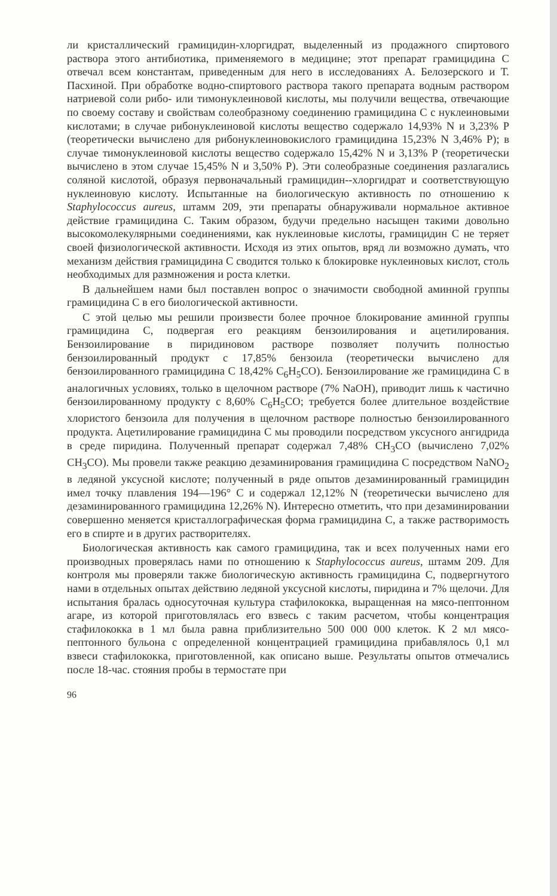ли кристаллический грамицидин-хлоргидрат, выделенный из продажного спиртового раствора этого антибиотика, применяемого в медицине; этот препарат грамицидина С отвечал всем константам, приведенным для него в исследованиях А. Белозерского и Т. Пасхиной. При обработке водно-спиртового раствора такого препарата водным раствором натриевой соли рибо- или тимонуклеиновой кислоты, мы получили вещества, отвечающие по своему составу и свойствам солеобразному соединению грамицидина С с нуклеиновыми кислотами; в случае рибонуклеиновой кислоты вещество содержало 14,93% N и 3,23% P (теоретически вычислено для рибонуклеиновокислого грамицидина 15,23% N 3,46% P); в случае тимонуклеиновой кислоты вещество содержало 15,42% N и 3,13% P (теоретически вычислено в этом случае 15,45% N и 3,50% P). Эти солеобразные соединения разлагались соляной кислотой, образуя первоначальный грамицидин--хлоргидрат и соответствующую нуклеиновую кислоту. Испытанные на биологическую активность по отношению к Staphylococcus aureus, штамм 209, эти препараты обнаруживали нормальное активное действие грамицидина С. Таким образом, будучи предельно насыщен такими довольно высокомолекулярными соединениями, как нуклеиновые кислоты, грамицидин С не теряет своей физиологической активности. Исходя из этих опытов, вряд ли возможно думать, что механизм действия грамицидина С сводится только к блокировке нуклеиновых кислот, столь необходимых для размножения и роста клетки.
В дальнейшем нами был поставлен вопрос о значимости свободной аминной группы грамицидина С в его биологической активности.
С этой целью мы решили произвести более прочное блокирование аминной группы грамицидина С, подвергая его реакциям бензоилирования и ацетилирования. Бензоилирование в пиридиновом растворе позволяет получить полностью бензоилированный продукт с 17,85% бензоила (теоретически вычислено для бензоилированного грамицидина С 18,42% C<sub>6</sub>H<sub>5</sub>CO). Бензоилирование же грамицидина С в аналогичных условиях, только в щелочном растворе (7% NaOH), приводит лишь к частично бензоилированному продукту с 8,60% C<sub>6</sub>H<sub>5</sub>CO; требуется более длительное воздействие хлористого бензоила для получения в щелочном растворе полностью бензоилированного продукта. Ацетилирование грамицидина С мы проводили посредством уксусного ангидрида в среде пиридина. Полученный препарат содержал 7,48% CH<sub>3</sub>CO (вычислено 7,02% CH<sub>3</sub>CO). Мы провели также реакцию дезаминирования грамицидина С посредством NaNO<sub>2</sub> в ледяной уксусной кислоте; полученный в ряде опытов дезаминированный грамицидин имел точку плавления 194—196° С и содержал 12,12% N (теоретически вычислено для дезаминированного грамицидина 12,26% N). Интересно отметить, что при дезаминировании совершенно меняется кристаллографическая форма грамицидина С, а также растворимость его в спирте и в других растворителях.
Биологическая активность как самого грамицидина, так и всех полученных нами его производных проверялась нами по отношению к Staphylococcus aureus, штамм 209. Для контроля мы проверяли также биологическую активность грамицидина С, подвергнутого нами в отдельных опытах действию ледяной уксусной кислоты, пиридина и 7% щелочи. Для испытания бралась односуточная культура стафилококка, выращенная на мясо-пептонном агаре, из которой приготовлялась его взвесь с таким расчетом, чтобы концентрация стафилококка в 1 мл была равна приблизительно 500 000 000 клеток. К 2 мл мясо-пептонного бульона с определенной концентрацией грамицидина прибавлялось 0,1 мл взвеси стафилококка, приготовленной, как описано выше. Результаты опытов отмечались после 18-час. стояния пробы в термостате при
96